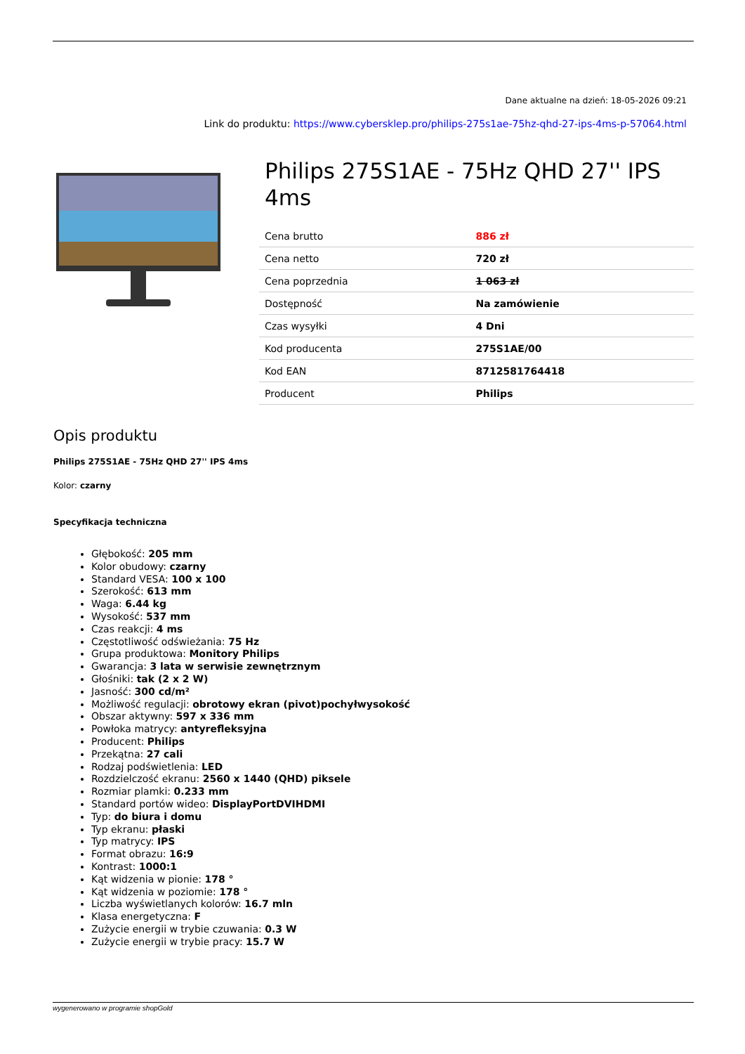Dane aktualne na dzień: 18-05-2026 09:21
Link do produktu: https://www.cybersklep.pro/philips-275s1ae-75hz-qhd-27-ips-4ms-p-57064.html
Philips 275S1AE - 75Hz QHD 27'' IPS 4ms
| Cena brutto | 886 zł |
| Cena netto | 720 zł |
| Cena poprzednia | 1 063 zł |
| Dostępność | Na zamówienie |
| Czas wysyłki | 4 Dni |
| Kod producenta | 275S1AE/00 |
| Kod EAN | 8712581764418 |
| Producent | Philips |
Opis produktu
Philips 275S1AE - 75Hz QHD 27'' IPS 4ms
Kolor: czarny
Specyfikacja techniczna
Głębokość: 205 mm
Kolor obudowy: czarny
Standard VESA: 100 x 100
Szerokość: 613 mm
Waga: 6.44 kg
Wysokość: 537 mm
Czas reakcji: 4 ms
Częstotliwość odświeżania: 75 Hz
Grupa produktowa: Monitory Philips
Gwarancja: 3 lata w serwisie zewnętrznym
Głośniki: tak (2 x 2 W)
Jasność: 300 cd/m²
Możliwość regulacji: obrotowy ekran (pivot)pochyłwysokość
Obszar aktywny: 597 x 336 mm
Powłoka matrycy: antyrefleksyjna
Producent: Philips
Przekątna: 27 cali
Rodzaj podświetlenia: LED
Rozdzielczość ekranu: 2560 x 1440 (QHD) piksele
Rozmiar plamki: 0.233 mm
Standard portów wideo: DisplayPortDVIHDMI
Typ: do biura i domu
Typ ekranu: płaski
Typ matrycy: IPS
Format obrazu: 16:9
Kontrast: 1000:1
Kąt widzenia w pionie: 178 °
Kąt widzenia w poziomie: 178 °
Liczba wyświetlanych kolorów: 16.7 mln
Klasa energetyczna: F
Zużycie energii w trybie czuwania: 0.3 W
Zużycie energii w trybie pracy: 15.7 W
wygenerowano w programie shopGold